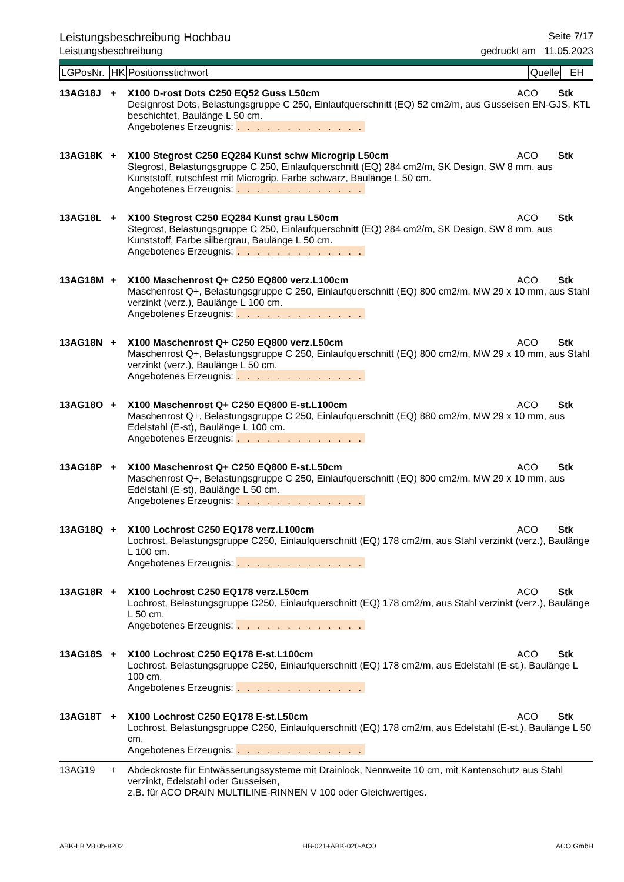Leistungsbeschreibung Hochbau Seite 7/17
Leistungsbeschreibung gedruckt am 11.05.2023
| LGPosNr. | HK | Positionsstichwort | Quelle | EH |
| 13AG18J | + | X100 D-rost Dots C250 EQ52 Guss L50cm | ACO | Stk |
| | | Designrost Dots, Belastungsgruppe C 250, Einlaufquerschnitt (EQ) 52 cm2/m, aus Gusseisen EN-GJS, KTL beschichtet, Baulänge L 50 cm. Angebotenes Erzeugnis: . . . . . . . . . . . . . | | |
| 13AG18K | + | X100 Stegrost C250 EQ284 Kunst schw Microgrip L50cm | ACO | Stk |
| | | Stegrost, Belastungsgruppe C 250, Einlaufquerschnitt (EQ) 284 cm2/m, SK Design, SW 8 mm, aus Kunststoff, rutschfest mit Microgrip, Farbe schwarz, Baulänge L 50 cm. Angebotenes Erzeugnis: . . . . . . . . . . . . . | | |
| 13AG18L | + | X100 Stegrost C250 EQ284 Kunst grau L50cm | ACO | Stk |
| | | Stegrost, Belastungsgruppe C 250, Einlaufquerschnitt (EQ) 284 cm2/m, SK Design, SW 8 mm, aus Kunststoff, Farbe silbergrau, Baulänge L 50 cm. Angebotenes Erzeugnis: . . . . . . . . . . . . . | | |
| 13AG18M | + | X100 Maschenrost Q+ C250 EQ800 verz.L100cm | ACO | Stk |
| | | Maschenrost Q+, Belastungsgruppe C 250, Einlaufquerschnitt (EQ) 800 cm2/m, MW 29 x 10 mm, aus Stahl verzinkt (verz.), Baulänge L 100 cm. Angebotenes Erzeugnis: . . . . . . . . . . . . . | | |
| 13AG18N | + | X100 Maschenrost Q+ C250 EQ800 verz.L50cm | ACO | Stk |
| | | Maschenrost Q+, Belastungsgruppe C 250, Einlaufquerschnitt (EQ) 800 cm2/m, MW 29 x 10 mm, aus Stahl verzinkt (verz.), Baulänge L 50 cm. Angebotenes Erzeugnis: . . . . . . . . . . . . . | | |
| 13AG18O | + | X100 Maschenrost Q+ C250 EQ800 E-st.L100cm | ACO | Stk |
| | | Maschenrost Q+, Belastungsgruppe C 250, Einlaufquerschnitt (EQ) 880 cm2/m, MW 29 x 10 mm, aus Edelstahl (E-st), Baulänge L 100 cm. Angebotenes Erzeugnis: . . . . . . . . . . . . . | | |
| 13AG18P | + | X100 Maschenrost Q+ C250 EQ800 E-st.L50cm | ACO | Stk |
| | | Maschenrost Q+, Belastungsgruppe C 250, Einlaufquerschnitt (EQ) 800 cm2/m, MW 29 x 10 mm, aus Edelstahl (E-st), Baulänge L 50 cm. Angebotenes Erzeugnis: . . . . . . . . . . . . . | | |
| 13AG18Q | + | X100 Lochrost C250 EQ178 verz.L100cm | ACO | Stk |
| | | Lochrost, Belastungsgruppe C250, Einlaufquerschnitt (EQ) 178 cm2/m, aus Stahl verzinkt (verz.), Baulänge L 100 cm. Angebotenes Erzeugnis: . . . . . . . . . . . . . | | |
| 13AG18R | + | X100 Lochrost C250 EQ178 verz.L50cm | ACO | Stk |
| | | Lochrost, Belastungsgruppe C250, Einlaufquerschnitt (EQ) 178 cm2/m, aus Stahl verzinkt (verz.), Baulänge L 50 cm. Angebotenes Erzeugnis: . . . . . . . . . . . . . | | |
| 13AG18S | + | X100 Lochrost C250 EQ178 E-st.L100cm | ACO | Stk |
| | | Lochrost, Belastungsgruppe C250, Einlaufquerschnitt (EQ) 178 cm2/m, aus Edelstahl (E-st.), Baulänge L 100 cm. Angebotenes Erzeugnis: . . . . . . . . . . . . . | | |
| 13AG18T | + | X100 Lochrost C250 EQ178 E-st.L50cm | ACO | Stk |
| | | Lochrost, Belastungsgruppe C250, Einlaufquerschnitt (EQ) 178 cm2/m, aus Edelstahl (E-st.), Baulänge L 50 cm. Angebotenes Erzeugnis: . . . . . . . . . . . . . | | |
| 13AG19 | + | Abdeckroste für Entwässerungssysteme mit Drainlock, Nennweite 10 cm, mit Kantenschutz aus Stahl verzinkt, Edelstahl oder Gusseisen, z.B. für ACO DRAIN MULTILINE-RINNEN V 100 oder Gleichwertiges. | | |
ABK-LB V8.0b-8202 HB-021+ABK-020-ACO ACO GmbH